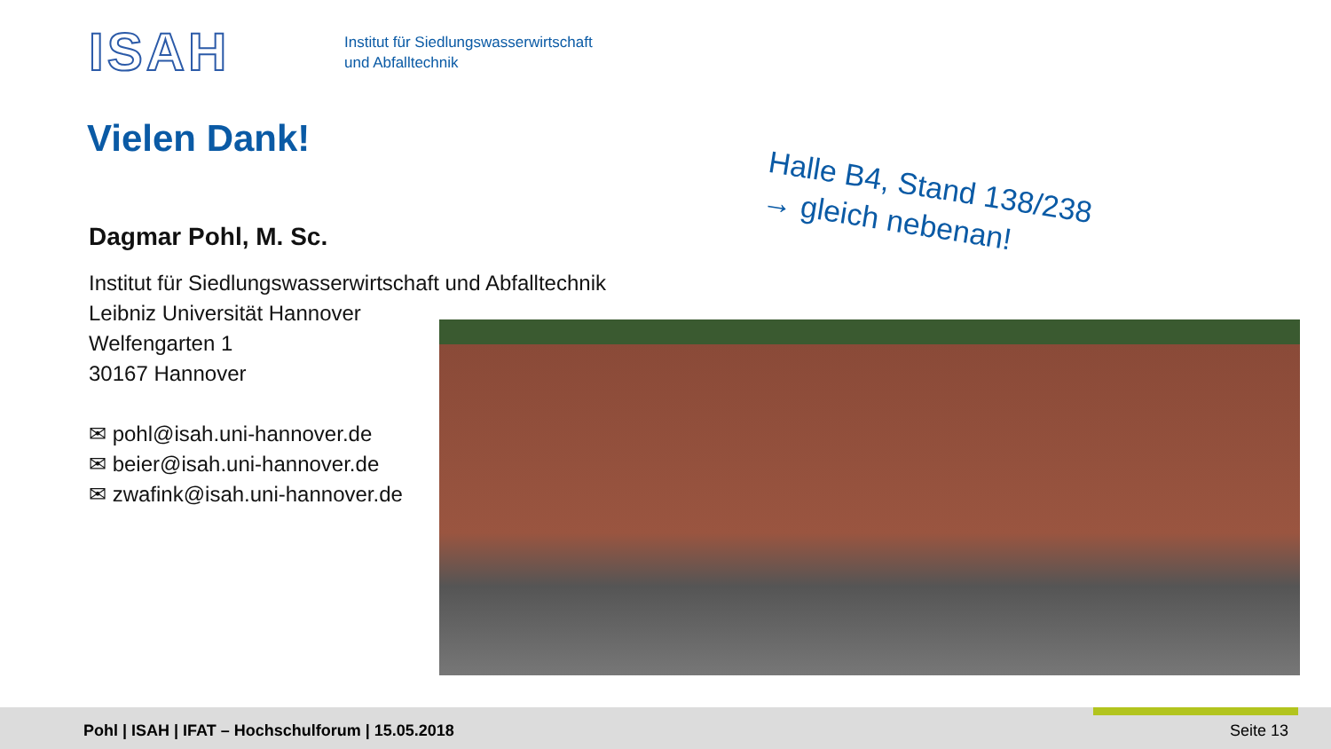ISAH
Institut für Siedlungswasserwirtschaft
und Abfalltechnik
Vielen Dank!
Halle B4, Stand 138/238
→ gleich nebenan!
Dagmar Pohl, M. Sc.
Institut für Siedlungswasserwirtschaft und Abfalltechnik
Leibniz Universität Hannover
Welfengarten 1
30167 Hannover
✉ pohl@isah.uni-hannover.de
✉ beier@isah.uni-hannover.de
✉ zwafink@isah.uni-hannover.de
Pohl | ISAH | IFAT – Hochschulforum | 15.05.2018
Seite 13